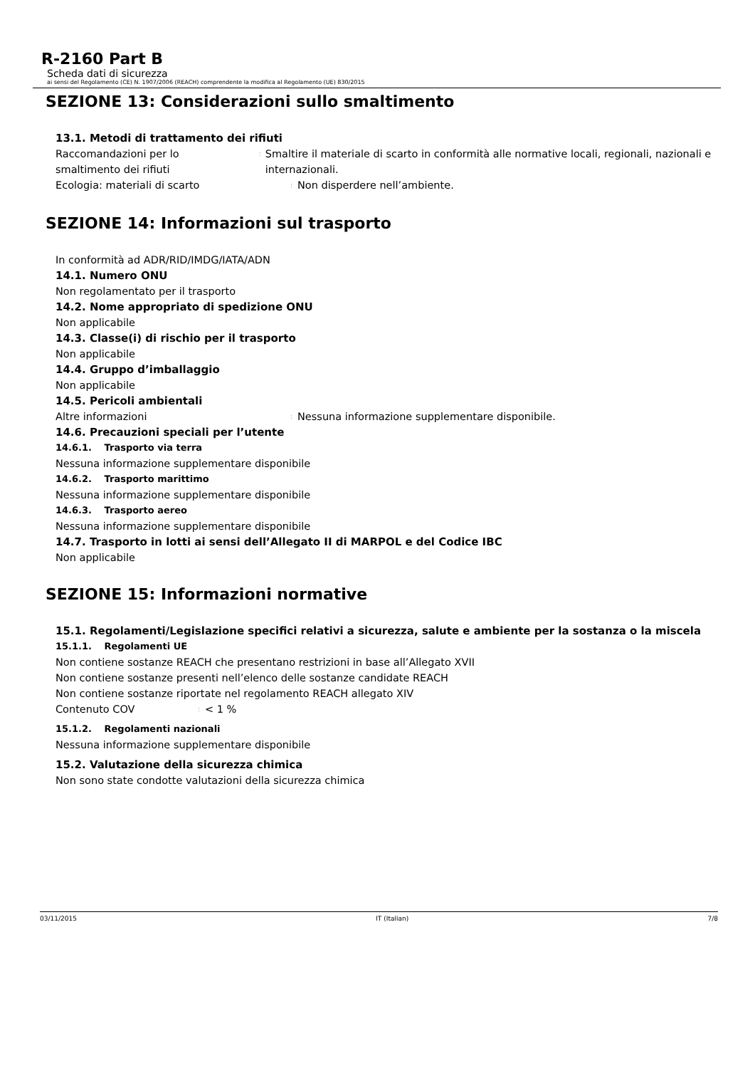R-2160 Part B
Scheda dati di sicurezza
ai sensi del Regolamento (CE) N. 1907/2006 (REACH) comprendente la modifica al Regolamento (UE) 830/2015
SEZIONE 13: Considerazioni sullo smaltimento
13.1. Metodi di trattamento dei rifiuti
Raccomandazioni per lo
smaltimento dei rifiuti
:
Smaltire il materiale di scarto in conformità alle normative locali, regionali, nazionali e internazionali.
Ecologia: materiali di scarto
:
Non disperdere nell’ambiente.
SEZIONE 14: Informazioni sul trasporto
In conformità ad ADR/RID/IMDG/IATA/ADN
14.1. Numero ONU
Non regolamentato per il trasporto
14.2. Nome appropriato di spedizione ONU
Non applicabile
14.3. Classe(i) di rischio per il trasporto
Non applicabile
14.4. Gruppo d’imballaggio
Non applicabile
14.5. Pericoli ambientali
Altre informazioni
:
Nessuna informazione supplementare disponibile.
14.6. Precauzioni speciali per l’utente
14.6.1. Trasporto via terra
Nessuna informazione supplementare disponibile
14.6.2. Trasporto marittimo
Nessuna informazione supplementare disponibile
14.6.3. Trasporto aereo
Nessuna informazione supplementare disponibile
14.7. Trasporto in lotti ai sensi dell’Allegato II di MARPOL e del Codice IBC
Non applicabile
SEZIONE 15: Informazioni normative
15.1. Regolamenti/Legislazione specifici relativi a sicurezza, salute e ambiente per la sostanza o la miscela
15.1.1. Regolamenti UE
Non contiene sostanze REACH che presentano restrizioni in base all’Allegato XVII
Non contiene sostanze presenti nell’elenco delle sostanze candidate REACH
Non contiene sostanze riportate nel regolamento REACH allegato XIV
Contenuto COV
:
< 1 %
15.1.2. Regolamenti nazionali
Nessuna informazione supplementare disponibile
15.2. Valutazione della sicurezza chimica
Non sono state condotte valutazioni della sicurezza chimica
03/11/2015 IT (Italian) 7/8